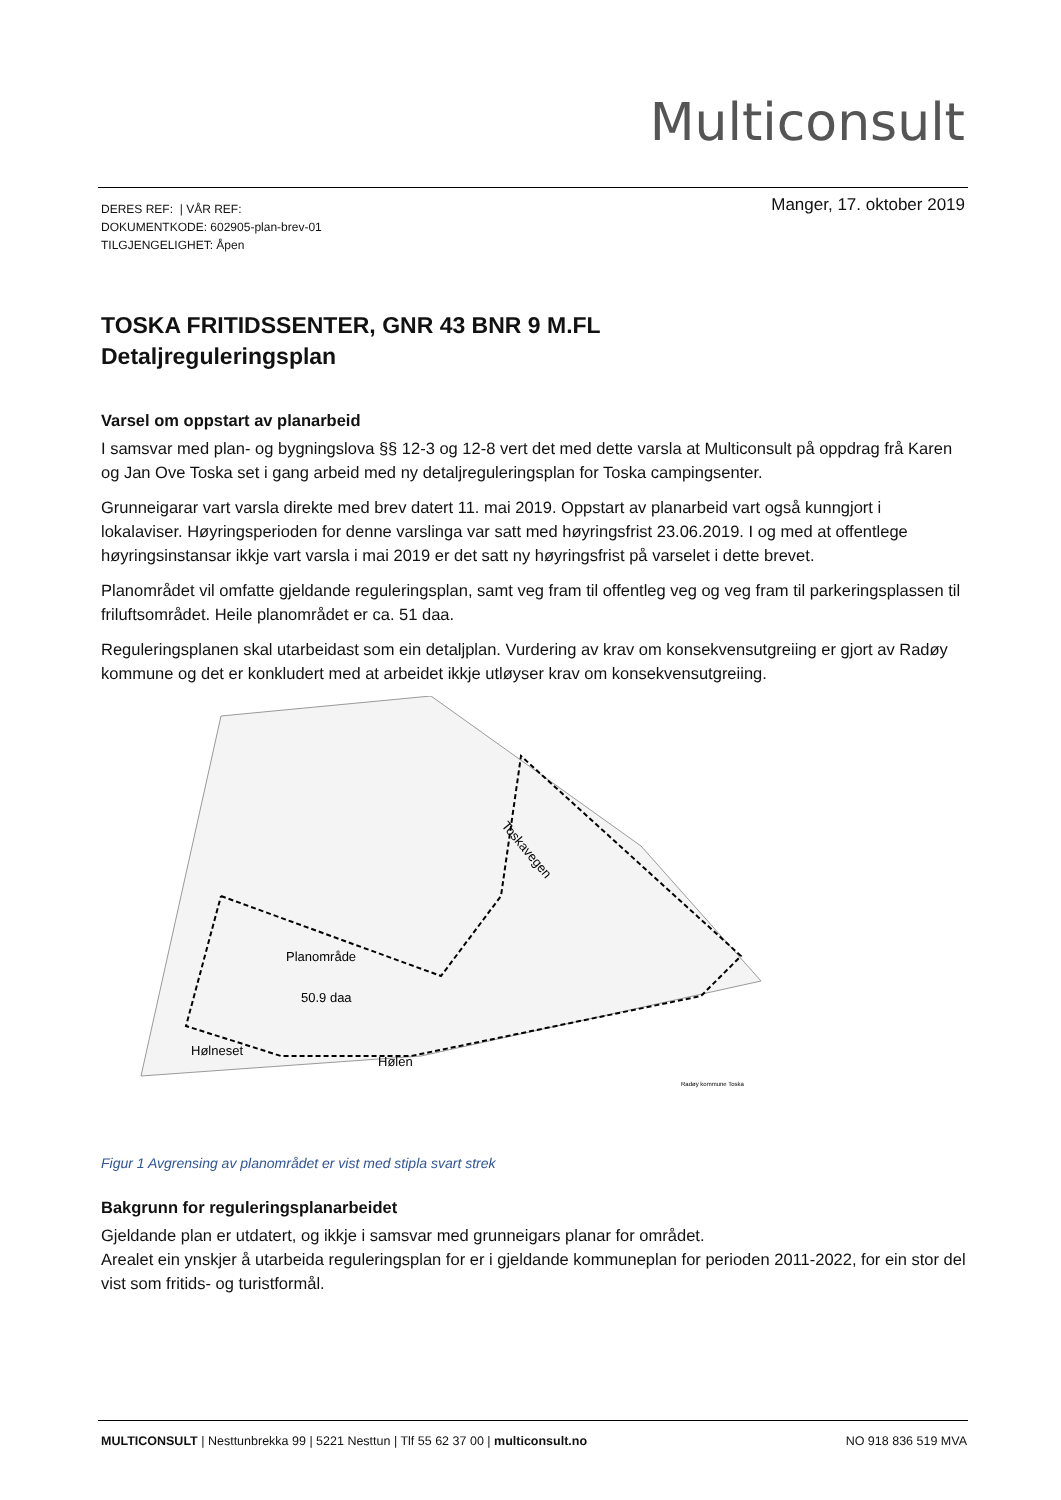Multiconsult
DERES REF: | VÅR REF:
DOKUMENTKODE: 602905-plan-brev-01
TILGJENGELIGHET: Åpen
Manger, 17. oktober 2019
TOSKA FRITIDSSENTER, GNR 43 BNR 9 M.FL
Detaljreguleringsplan
Varsel om oppstart av planarbeid
I samsvar med plan- og bygningslova §§ 12-3 og 12-8 vert det med dette varsla at Multiconsult på oppdrag frå Karen og Jan Ove Toska set i gang arbeid med ny detaljreguleringsplan for Toska campingsenter.
Grunneigarar vart varsla direkte med brev datert 11. mai 2019. Oppstart av planarbeid vart også kunngjort i lokalaviser. Høyringsperioden for denne varslinga var satt med høyringsfrist 23.06.2019. I og med at offentlege høyringsinstansar ikkje vart varsla i mai 2019 er det satt ny høyringsfrist på varselet i dette brevet.
Planområdet vil omfatte gjeldande reguleringsplan, samt veg fram til offentleg veg og veg fram til parkeringsplassen til friluftsområdet. Heile planområdet er ca. 51 daa.
Reguleringsplanen skal utarbeidast som ein detaljplan. Vurdering av krav om konsekvensutgreiing er gjort av Radøy kommune og det er konkludert med at arbeidet ikkje utløyser krav om konsekvensutgreiing.
Planområde
50.9 daa
Hølneset
Hølen
Toskavegen
Radøy kommune Toska
Figur 1 Avgrensing av planområdet er vist med stipla svart strek
Bakgrunn for reguleringsplanarbeidet
Gjeldande plan er utdatert, og ikkje i samsvar med grunneigars planar for området.
Arealet ein ynskjer å utarbeida reguleringsplan for er i gjeldande kommuneplan for perioden 2011-2022, for ein stor del vist som fritids- og turistformål.
MULTICONSULT | Nesttunbrekka 99 | 5221 Nesttun | Tlf 55 62 37 00 | multiconsult.no NO 918 836 519 MVA